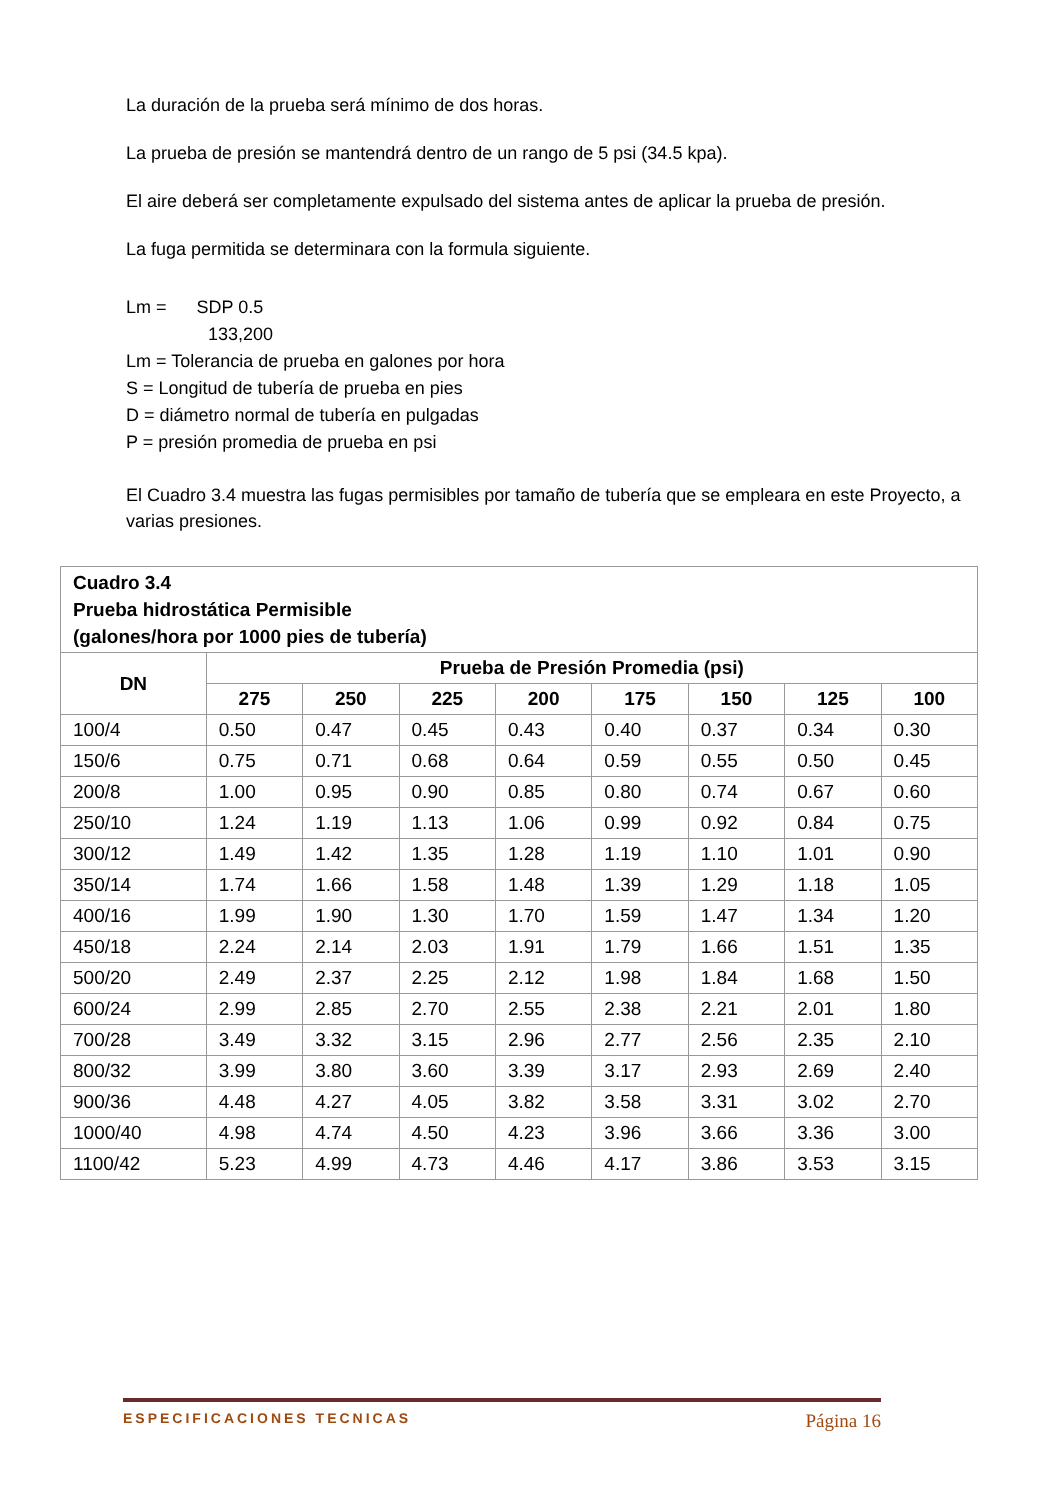La duración de la prueba será mínimo de dos horas.
La prueba de presión se mantendrá dentro de un rango de 5 psi (34.5 kpa).
El aire deberá ser completamente expulsado del sistema antes de aplicar la prueba de presión.
La fuga permitida se determinara con la formula siguiente.
Lm = SDP 0.5
133,200
Lm = Tolerancia de prueba en galones por hora
S = Longitud de tubería de prueba en pies
D = diámetro normal de tubería en pulgadas
P = presión promedia de prueba en psi
El Cuadro 3.4 muestra las fugas permisibles por tamaño de tubería que se empleara en este Proyecto, a varias presiones.
| Cuadro 3.4 Prueba hidrostática Permisible (galones/hora por 1000 pies de tubería) | | | | | | | | |
| --- | --- | --- | --- | --- | --- | --- | --- | --- |
| DN | Prueba de Presión Promedia (psi) | | | | | | | |
| | 275 | 250 | 225 | 200 | 175 | 150 | 125 | 100 |
| 100/4 | 0.50 | 0.47 | 0.45 | 0.43 | 0.40 | 0.37 | 0.34 | 0.30 |
| 150/6 | 0.75 | 0.71 | 0.68 | 0.64 | 0.59 | 0.55 | 0.50 | 0.45 |
| 200/8 | 1.00 | 0.95 | 0.90 | 0.85 | 0.80 | 0.74 | 0.67 | 0.60 |
| 250/10 | 1.24 | 1.19 | 1.13 | 1.06 | 0.99 | 0.92 | 0.84 | 0.75 |
| 300/12 | 1.49 | 1.42 | 1.35 | 1.28 | 1.19 | 1.10 | 1.01 | 0.90 |
| 350/14 | 1.74 | 1.66 | 1.58 | 1.48 | 1.39 | 1.29 | 1.18 | 1.05 |
| 400/16 | 1.99 | 1.90 | 1.30 | 1.70 | 1.59 | 1.47 | 1.34 | 1.20 |
| 450/18 | 2.24 | 2.14 | 2.03 | 1.91 | 1.79 | 1.66 | 1.51 | 1.35 |
| 500/20 | 2.49 | 2.37 | 2.25 | 2.12 | 1.98 | 1.84 | 1.68 | 1.50 |
| 600/24 | 2.99 | 2.85 | 2.70 | 2.55 | 2.38 | 2.21 | 2.01 | 1.80 |
| 700/28 | 3.49 | 3.32 | 3.15 | 2.96 | 2.77 | 2.56 | 2.35 | 2.10 |
| 800/32 | 3.99 | 3.80 | 3.60 | 3.39 | 3.17 | 2.93 | 2.69 | 2.40 |
| 900/36 | 4.48 | 4.27 | 4.05 | 3.82 | 3.58 | 3.31 | 3.02 | 2.70 |
| 1000/40 | 4.98 | 4.74 | 4.50 | 4.23 | 3.96 | 3.66 | 3.36 | 3.00 |
| 1100/42 | 5.23 | 4.99 | 4.73 | 4.46 | 4.17 | 3.86 | 3.53 | 3.15 |
ESPECIFICACIONES TECNICAS Página 16